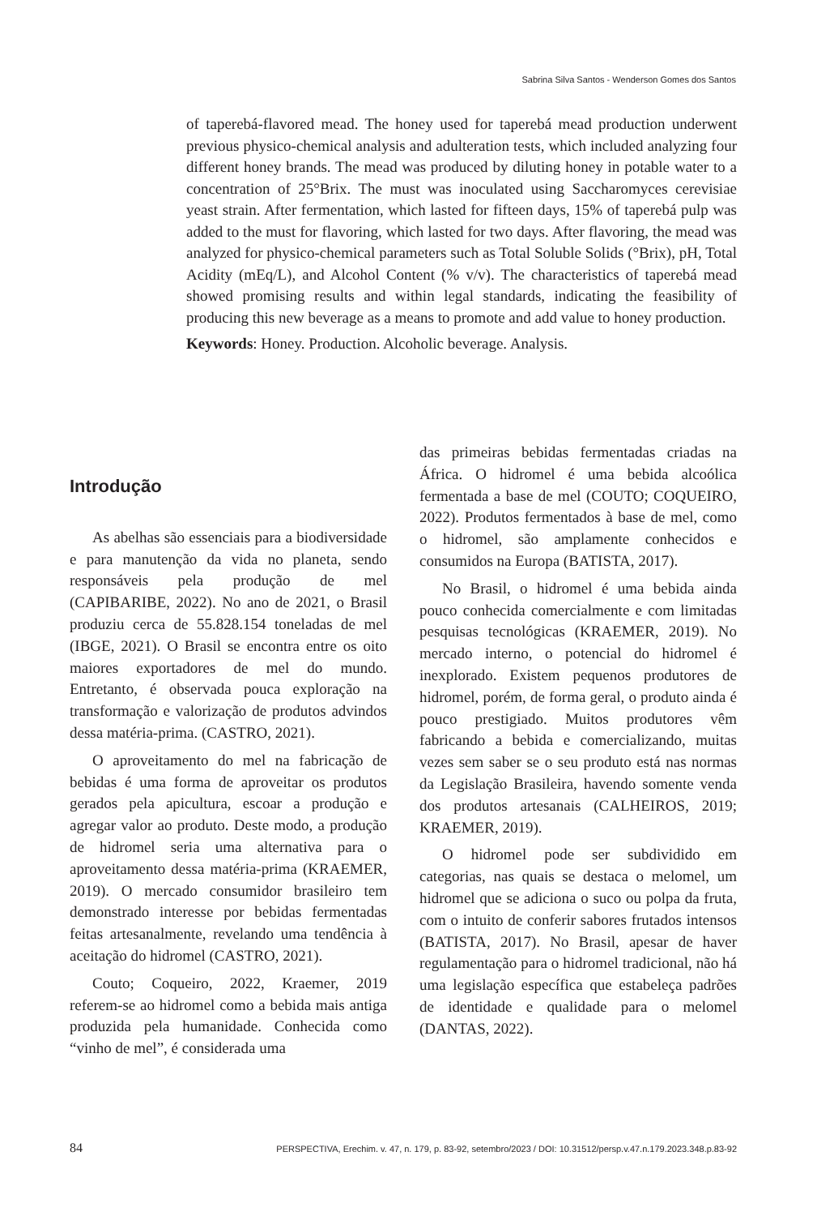Sabrina Silva Santos - Wenderson Gomes dos Santos
of taperebá-flavored mead. The honey used for taperebá mead production underwent previous physico-chemical analysis and adulteration tests, which included analyzing four different honey brands. The mead was produced by diluting honey in potable water to a concentration of 25°Brix. The must was inoculated using Saccharomyces cerevisiae yeast strain. After fermentation, which lasted for fifteen days, 15% of taperebá pulp was added to the must for flavoring, which lasted for two days. After flavoring, the mead was analyzed for physico-chemical parameters such as Total Soluble Solids (°Brix), pH, Total Acidity (mEq/L), and Alcohol Content (% v/v). The characteristics of taperebá mead showed promising results and within legal standards, indicating the feasibility of producing this new beverage as a means to promote and add value to honey production.
Keywords: Honey. Production. Alcoholic beverage. Analysis.
Introdução
As abelhas são essenciais para a biodiversidade e para manutenção da vida no planeta, sendo responsáveis pela produção de mel (CAPIBARIBE, 2022). No ano de 2021, o Brasil produziu cerca de 55.828.154 toneladas de mel (IBGE, 2021). O Brasil se encontra entre os oito maiores exportadores de mel do mundo. Entretanto, é observada pouca exploração na transformação e valorização de produtos advindos dessa matéria-prima. (CASTRO, 2021).
O aproveitamento do mel na fabricação de bebidas é uma forma de aproveitar os produtos gerados pela apicultura, escoar a produção e agregar valor ao produto. Deste modo, a produção de hidromel seria uma alternativa para o aproveitamento dessa matéria-prima (KRAEMER, 2019). O mercado consumidor brasileiro tem demonstrado interesse por bebidas fermentadas feitas artesanalmente, revelando uma tendência à aceitação do hidromel (CASTRO, 2021).
Couto; Coqueiro, 2022, Kraemer, 2019 referem-se ao hidromel como a bebida mais antiga produzida pela humanidade. Conhecida como “vinho de mel”, é considerada uma
das primeiras bebidas fermentadas criadas na África. O hidromel é uma bebida alcoólica fermentada a base de mel (COUTO; COQUEIRO, 2022). Produtos fermentados à base de mel, como o hidromel, são amplamente conhecidos e consumidos na Europa (BATISTA, 2017).
No Brasil, o hidromel é uma bebida ainda pouco conhecida comercialmente e com limitadas pesquisas tecnológicas (KRAEMER, 2019). No mercado interno, o potencial do hidromel é inexplorado. Existem pequenos produtores de hidromel, porém, de forma geral, o produto ainda é pouco prestigiado. Muitos produtores vêm fabricando a bebida e comercializando, muitas vezes sem saber se o seu produto está nas normas da Legislação Brasileira, havendo somente venda dos produtos artesanais (CALHEIROS, 2019; KRAEMER, 2019).
O hidromel pode ser subdividido em categorias, nas quais se destaca o melomel, um hidromel que se adiciona o suco ou polpa da fruta, com o intuito de conferir sabores frutados intensos (BATISTA, 2017). No Brasil, apesar de haver regulamentação para o hidromel tradicional, não há uma legislação específica que estabeleça padrões de identidade e qualidade para o melomel (DANTAS, 2022).
84 PERSPECTIVA, Erechim. v. 47, n. 179, p. 83-92, setembro/2023 / DOI: 10.31512/persp.v.47.n.179.2023.348.p.83-92